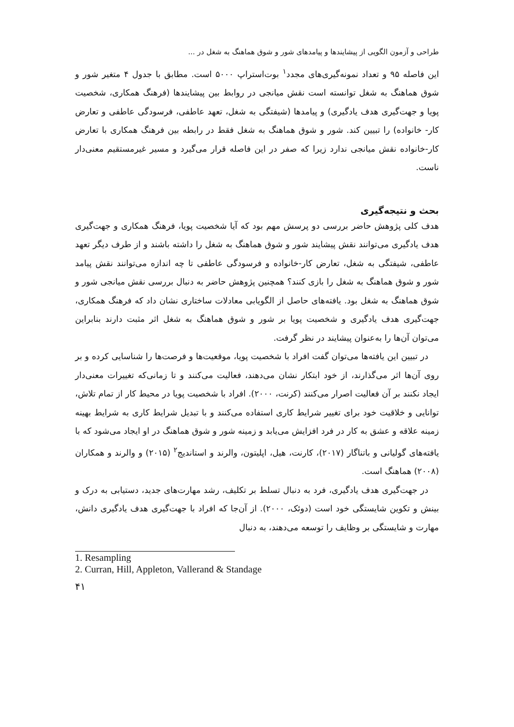طراحی و آزمون الگویی از پیشایندها و پیامدهای شور و شوق هماهنگ به شغل در ...
این فاصله ۹۵ و تعداد نمونه‌گیری‌های مجدد<sup>۱</sup> بوت‌استراپ ۵۰۰۰ است. مطابق با جدول ۴ متغیر شور و شوق هماهنگ به شغل توانسته است نقش میانجی در روابط بین پیشایندها (فرهنگ همکاری، شخصیت پویا و جهت‌گیری هدف یادگیری) و پیامدها (شیفتگی به شغل، تعهد عاطفی، فرسودگی عاطفی و تعارض کار- خانواده) را تبیین کند. شور و شوق هماهنگ به شغل فقط در رابطه بین فرهنگ همکاری با تعارض کار-خانواده نقش میانجی ندارد زیرا که صفر در این فاصله قرار می‌گیرد و مسیر غیرمستقیم معنی‌دار ناست.
بحث و نتیجه‌گیری
هدف کلی پژوهش حاضر بررسی دو پرسش مهم بود که آیا شخصیت پویا، فرهنگ همکاری و جهت‌گیری هدف یادگیری می‌توانند نقش پیشایند شور و شوق هماهنگ به شغل را داشته باشند و از طرف دیگر تعهد عاطفی، شیفتگی به شغل، تعارض کار-خانواده و فرسودگی عاطفی تا چه اندازه می‌توانند نقش پیامد شور و شوق هماهنگ به شغل را بازی کنند؟ همچنین پژوهش حاضر به دنبال بررسی نقش میانجی شور و شوق هماهنگ به شغل بود. یافته‌های حاصل از الگویابی معادلات ساختاری نشان داد که فرهنگ همکاری، جهت‌گیری هدف یادگیری و شخصیت پویا بر شور و شوق هماهنگ به شغل اثر مثبت دارند بنابراین می‌توان آن‌ها را به‌عنوان پیشایند در نظر گرفت.
در تبیین این یافته‌ها می‌توان گفت افراد با شخصیت پویا، موقعیت‌ها و فرصت‌ها را شناسایی کرده و بر روی آن‌ها اثر می‌گذارند، از خود ابتکار نشان می‌دهند، فعالیت می‌کنند و تا زمانی‌که تغییرات معنی‌دار ایجاد نکنند بر آن فعالیت اصرار می‌کنند (کرنت، ۲۰۰۰). افراد با شخصیت پویا در محیط کار از تمام تلاش، توانایی و خلاقیت خود برای تغییر شرایط کاری استفاده می‌کنند و با تبدیل شرایط کاری به شرایط بهینه زمینه علاقه و عشق به کار در فرد افزایش می‌یابد و زمینه شور و شوق هماهنگ در او ایجاد می‌شود که با یافته‌های گولیانی و باتناگار (۲۰۱۷)، کارنت، هیل، اپلیتون، والرند و استاندیج<sup>۲</sup> (۲۰۱۵) و والرند و همکاران (۲۰۰۸) هماهنگ است.
در جهت‌گیری هدف یادگیری، فرد به دنبال تسلط بر تکلیف، رشد مهارت‌های جدید، دستیابی به درک و بینش و تکوین شایستگی خود است (دوئک، ۲۰۰۰). از آن‌جا که افراد با جهت‌گیری هدف یادگیری دانش، مهارت و شایستگی بر وظایف را توسعه می‌دهند، به دنبال
1. Resampling
2. Curran, Hill, Appleton, Vallerand & Standage
۴۱